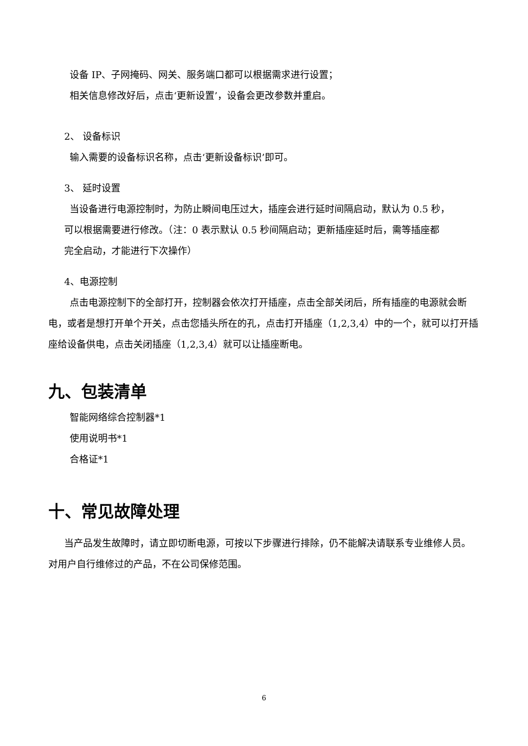设备 IP、子网掩码、网关、服务端口都可以根据需求进行设置；
相关信息修改好后，点击‘更新设置’，设备会更改参数并重启。
2、 设备标识
输入需要的设备标识名称，点击‘更新设备标识’即可。
3、 延时设置
当设备进行电源控制时，为防止瞬间电压过大，插座会进行延时间隔启动，默认为 0.5 秒，
可以根据需要进行修改。（注：0 表示默认 0.5 秒间隔启动；更新插座延时后，需等插座都
完全启动，才能进行下次操作）
4、电源控制
点击电源控制下的全部打开，控制器会依次打开插座，点击全部关闭后，所有插座的电源就会断电，或者是想打开单个开关，点击您插头所在的孔，点击打开插座（1,2,3,4）中的一个，就可以打开插座给设备供电，点击关闭插座（1,2,3,4）就可以让插座断电。
九、包装清单
智能网络综合控制器*1
使用说明书*1
合格证*1
十、常见故障处理
当产品发生故障时，请立即切断电源，可按以下步骤进行排除，仍不能解决请联系专业维修人员。对用户自行维修过的产品，不在公司保修范围。
6